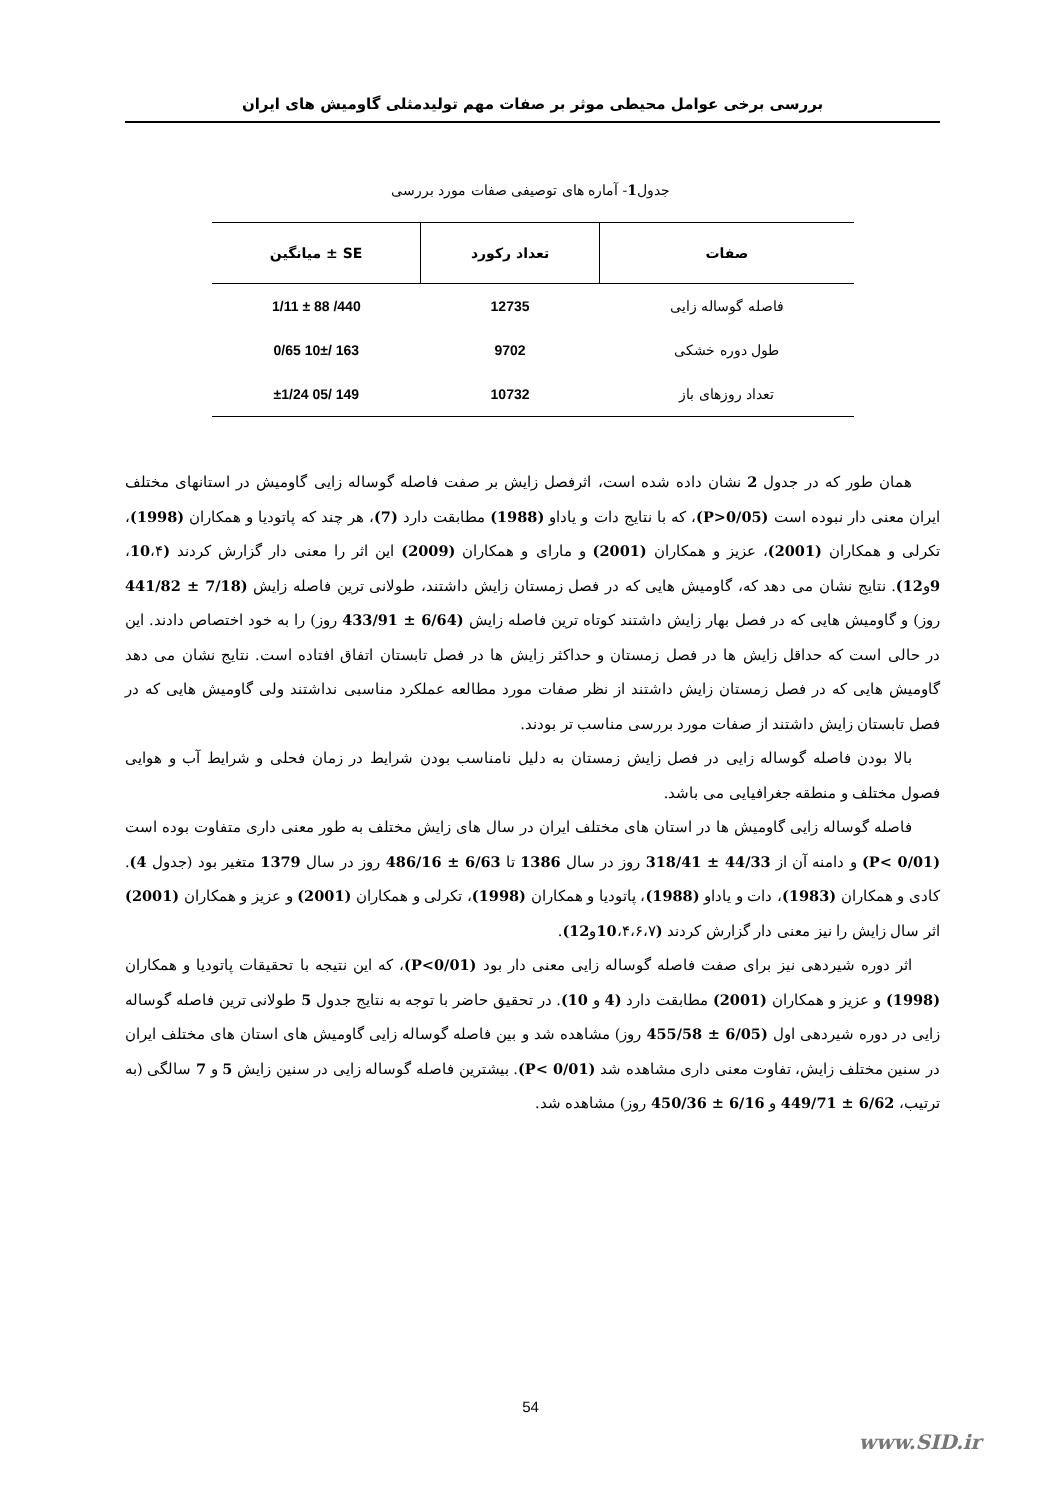بررسی برخی عوامل محیطی موثر بر صفات مهم تولیدمثلی گاومیش های ایران
جدول1- آماره های توصیفی صفات مورد بررسی
| صفات | تعداد رکورد | SE ± میانگین |
| --- | --- | --- |
| فاصله گوساله زایی | 12735 | 440/ 88 ± 1/11 |
| طول دوره خشکی | 9702 | 163 /10± 0/65 |
| تعداد روزهای باز | 10732 | 149 /05 ±1/24 |
همان طور که در جدول 2 نشان داده شده است، اثرفصل زایش بر صفت فاصله گوساله زایی گاومیش در استانهای مختلف ایران معنی دار نبوده است (P>0/05)، که با نتایج دات و یاداو (1988) مطابقت دارد (7)، هر چند که پاتودیا و همکاران (1998)، تکرلی و همکاران (2001)، عزیز و همکاران (2001) و مارای و همکاران (2009) این اثر را معنی دار گزارش کردند (10،۴، 9و12). نتایج نشان می دهد که، گاومیش هایی که در فصل زمستان زایش داشتند، طولانی ترین فاصله زایش (7/18 ± 441/82 روز) و گاومیش هایی که در فصل بهار زایش داشتند کوتاه ترین فاصله زایش (6/64 ± 433/91 روز) را به خود اختصاص دادند. این در حالی است که حداقل زایش ها در فصل زمستان و حداکثر زایش ها در فصل تابستان اتفاق افتاده است. نتایج نشان می دهد گاومیش هایی که در فصل زمستان زایش داشتند از نظر صفات مورد مطالعه عملکرد مناسبی نداشتند ولی گاومیش هایی که در فصل تابستان زایش داشتند از صفات مورد بررسی مناسب تر بودند.
بالا بودن فاصله گوساله زایی در فصل زایش زمستان به دلیل نامناسب بودن شرایط در زمان فحلی و شرایط آب و هوایی فصول مختلف و منطقه جغرافیایی می باشد.
فاصله گوساله زایی گاومیش ها در استان های مختلف ایران در سال های زایش مختلف به طور معنی داری متفاوت بوده است (P< 0/01) و دامنه آن از 44/33 ± 318/41 روز در سال 1386 تا 6/63 ± 486/16 روز در سال 1379 متغیر بود (جدول 4). کادی و همکاران (1983)، دات و یاداو (1988)، پاتودیا و همکاران (1998)، تکرلی و همکاران (2001) و عزیز و همکاران (2001) اثر سال زایش را نیز معنی دار گزارش کردند (10،۴،۶،۷و12).
اثر دوره شیردهی نیز برای صفت فاصله گوساله زایی معنی دار بود (P<0/01)، که این نتیجه با تحقیقات پاتودیا و همکاران (1998) و عزیز و همکاران (2001) مطابقت دارد (4 و 10). در تحقیق حاضر با توجه به نتایج جدول 5 طولانی ترین فاصله گوساله زایی در دوره شیردهی اول (6/05 ± 455/58 روز) مشاهده شد و بین فاصله گوساله زایی گاومیش های استان های مختلف ایران در سنین مختلف زایش، تفاوت معنی داری مشاهده شد (P< 0/01). بیشترین فاصله گوساله زایی در سنین زایش 5 و 7 سالگی (به ترتیب، 6/62 ± 449/71 و 6/16 ± 450/36 روز) مشاهده شد.
54
www.SID.ir